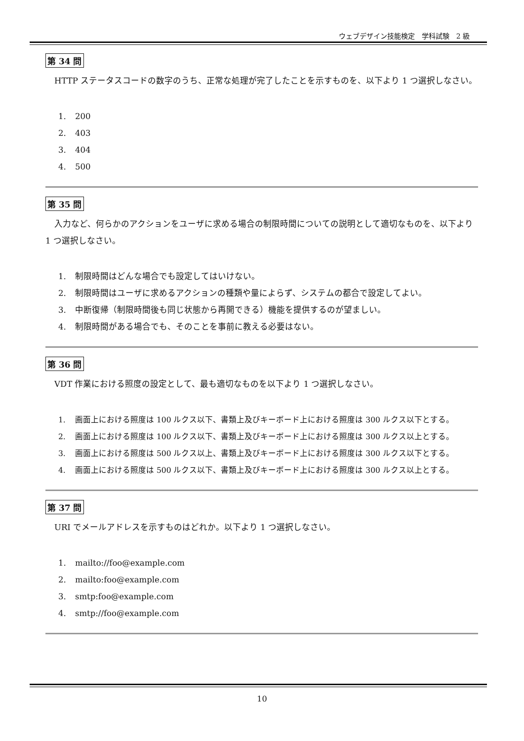ウェブデザイン技能検定　学科試験　2 級
第 34 問
HTTP ステータスコードの数字のうち、正常な処理が完了したことを示すものを、以下より 1 つ選択しなさい。
1. 200
2. 403
3. 404
4. 500
第 35 問
入力など、何らかのアクションをユーザに求める場合の制限時間についての説明として適切なものを、以下より 1 つ選択しなさい。
1. 制限時間はどんな場合でも設定してはいけない。
2. 制限時間はユーザに求めるアクションの種類や量によらず、システムの都合で設定してよい。
3. 中断復帰（制限時間後も同じ状態から再開できる）機能を提供するのが望ましい。
4. 制限時間がある場合でも、そのことを事前に教える必要はない。
第 36 問
VDT 作業における照度の設定として、最も適切なものを以下より 1 つ選択しなさい。
1. 画面上における照度は 100 ルクス以下、書類上及びキーボード上における照度は 300 ルクス以下とする。
2. 画面上における照度は 100 ルクス以下、書類上及びキーボード上における照度は 300 ルクス以上とする。
3. 画面上における照度は 500 ルクス以上、書類上及びキーボード上における照度は 300 ルクス以下とする。
4. 画面上における照度は 500 ルクス以下、書類上及びキーボード上における照度は 300 ルクス以上とする。
第 37 問
URI でメールアドレスを示すものはどれか。以下より 1 つ選択しなさい。
1. mailto://foo@example.com
2. mailto:foo@example.com
3. smtp:foo@example.com
4. smtp://foo@example.com
10